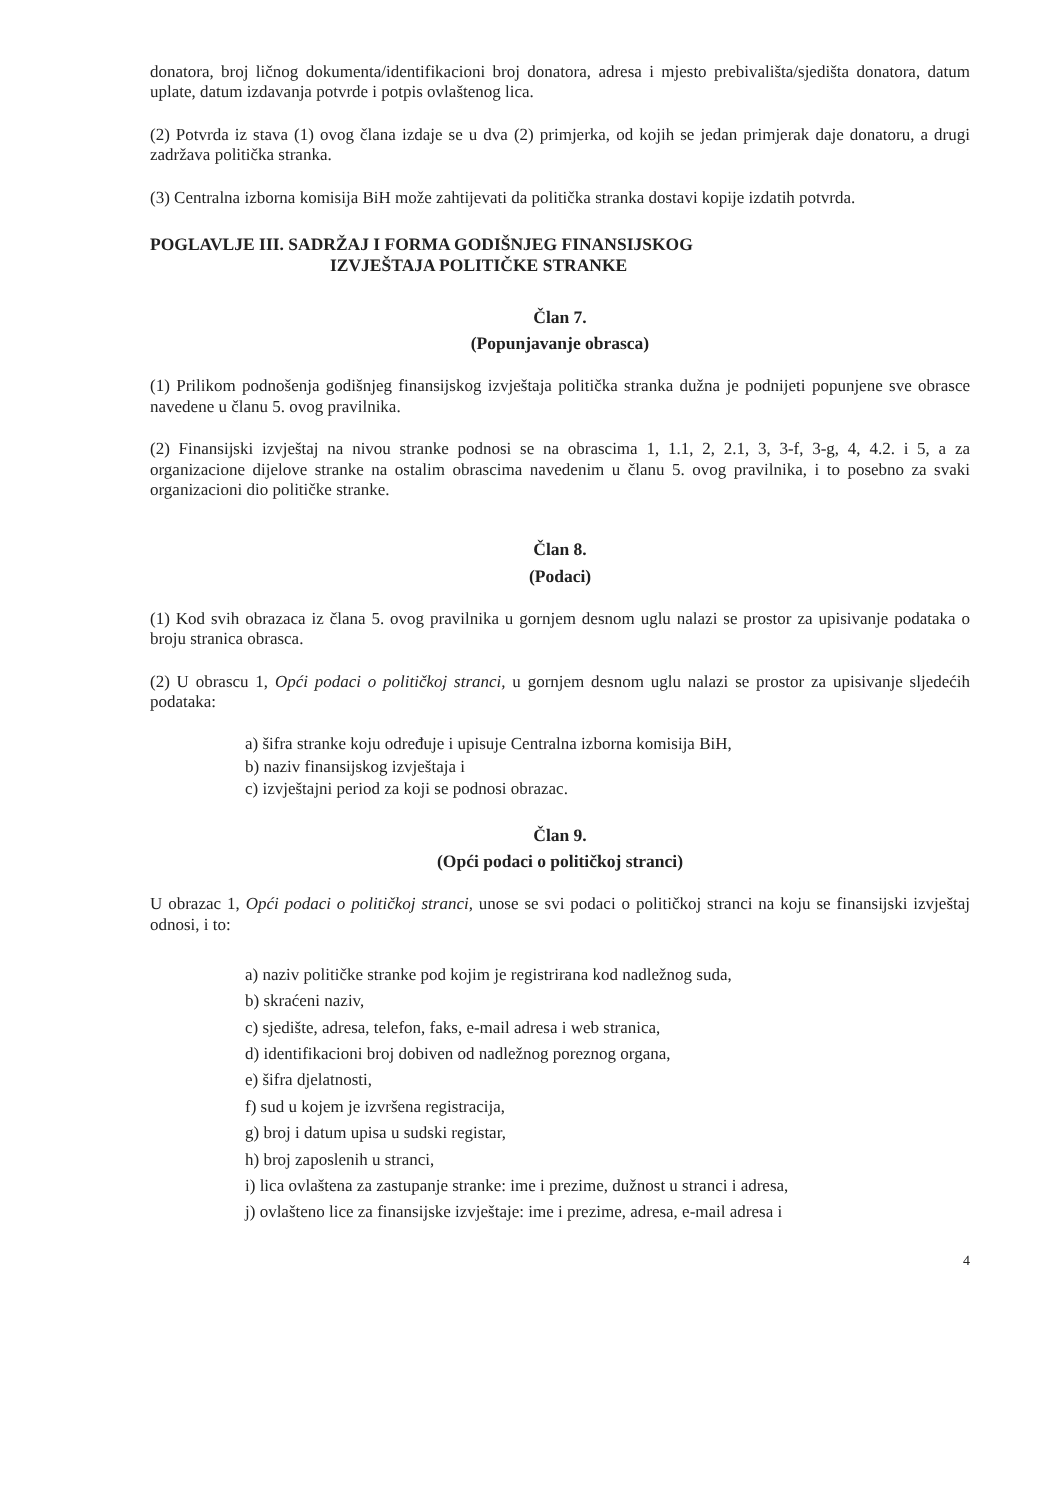donatora, broj ličnog dokumenta/identifikacioni broj donatora, adresa i mjesto prebivališta/sjedišta donatora, datum uplate, datum izdavanja potvrde i potpis ovlaštenog lica.
(2) Potvrda iz stava (1) ovog člana izdaje se u dva (2) primjerka, od kojih se jedan primjerak daje donatoru, a drugi zadržava politička stranka.
(3) Centralna izborna komisija BiH može zahtijevati da politička stranka dostavi kopije izdatih potvrda.
POGLAVLJE III. SADRŽAJ I FORMA GODIŠNJEG FINANSIJSKOG
IZVJEŠTAJA POLITIČKE STRANKE
Član 7.
(Popunjavanje obrasca)
(1) Prilikom podnošenja godišnjeg finansijskog izvještaja politička stranka dužna je podnijeti popunjene sve obrasce navedene u članu 5. ovog pravilnika.
(2) Finansijski izvještaj na nivou stranke podnosi se na obrascima 1, 1.1, 2, 2.1, 3, 3-f, 3-g, 4, 4.2. i 5, a za organizacione dijelove stranke na ostalim obrascima navedenim u članu 5. ovog pravilnika, i to posebno za svaki organizacioni dio političke stranke.
Član 8.
(Podaci)
(1) Kod svih obrazaca iz člana 5. ovog pravilnika u gornjem desnom uglu nalazi se prostor za upisivanje podataka o broju stranica obrasca.
(2) U obrascu 1, Opći podaci o političkoj stranci, u gornjem desnom uglu nalazi se prostor za upisivanje sljedećih podataka:
a) šifra stranke koju određuje i upisuje Centralna izborna komisija BiH,
b) naziv finansijskog izvještaja i
c) izvještajni period za koji se podnosi obrazac.
Član 9.
(Opći podaci o političkoj stranci)
U obrazac 1, Opći podaci o političkoj stranci, unose se svi podaci o političkoj stranci na koju se finansijski izvještaj odnosi, i to:
a) naziv političke stranke pod kojim je registrirana kod nadležnog suda,
b) skraćeni naziv,
c) sjedište, adresa, telefon, faks, e-mail adresa i web stranica,
d) identifikacioni broj dobiven od nadležnog poreznog organa,
e) šifra djelatnosti,
f) sud u kojem je izvršena registracija,
g) broj i datum upisa u sudski registar,
h) broj zaposlenih u stranci,
i) lica ovlaštena za zastupanje stranke: ime i prezime, dužnost u stranci i adresa,
j) ovlašteno lice za finansijske izvještaje: ime i prezime, adresa, e-mail adresa i
4